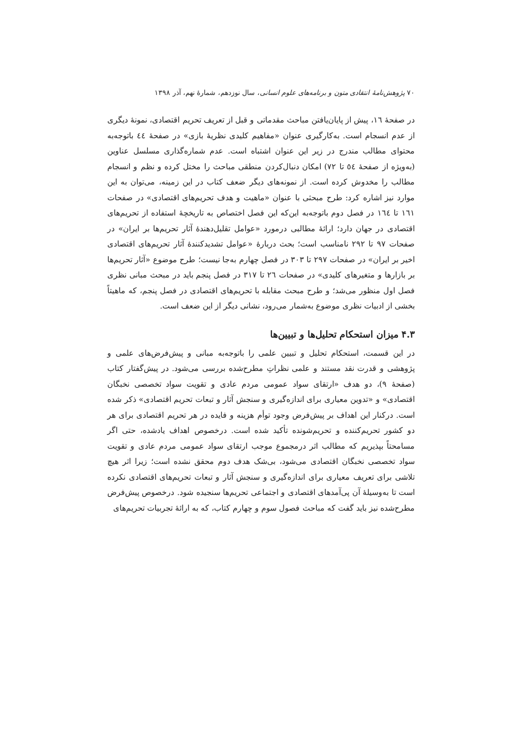٧٠ پژوهش‌نامهٔ انتقادی متون و برنامه‌های علوم انسانی، سال نوزدهم، شمارهٔ نهم، آذر ١٣٩٨
در صفحهٔ ١٦، پیش از پایان‌یافتن مباحث مقدماتی و قبل از تعریف تحریم اقتصادی، نمونهٔ دیگری از عدم انسجام است. به‌کارگیری عنوان «مفاهیم کلیدی نظریهٔ بازی» در صفحهٔ ٤٤ باتوجه‌به محتوای مطالب مندرج در زیر این عنوان اشتباه است. عدم شماره‌گذاری مسلسل عناوین (به‌ویژه از صفحهٔ ٥٤ تا ٧٢) امکان دنبال‌کردن منطقی مباحث را مختل کرده و نظم و انسجام مطالب را مخدوش کرده است. از نمونه‌های دیگر ضعف کتاب در این زمینه، می‌توان به این موارد نیز اشاره کرد: طرح مبحثی با عنوان «ماهیت و هدف تحریم‌های اقتصادی» در صفحات ١٦١ تا ١٦٤ در فصل دوم باتوجه‌به این‌که این فصل اختصاص به تاریخچهٔ استفاده از تحریم‌های اقتصادی در جهان دارد؛ ارائهٔ مطالبی درمورد «عوامل تقلیل‌دهندهٔ آثار تحریم‌ها بر ایران» در صفحات ٩٧ تا ٢٩٢ نامناسب است؛ بحث دربارهٔ «عوامل تشدیدکنندهٔ آثار تحریم‌های اقتصادی اخیر بر ایران» در صفحات ٢٩٧ تا ٣٠٣ در فصل چهارم به‌جا نیست؛ طرح موضوع «آثار تحریم‌ها بر بازارها و متغیرهای کلیدی» در صفحات ٢٦ تا ٣١٧ در فصل پنجم باید در مبحث مبانی نظری فصل اول منظور می‌شد؛ و طرح مبحث مقابله با تحریم‌های اقتصادی در فصل پنجم، که ماهیتاً بخشی از ادبیات نظری موضوع به‌شمار می‌رود، نشانی دیگر از این ضعف است.
۴.۳ میزان استحکام تحلیل‌ها و تبیین‌ها
در این قسمت، استحکام تحلیل و تبیین علمی را باتوجه‌به مبانی و پیش‌فرض‌های علمی و پژوهشی و قدرت نقد مستند و علمی نظراتِ مطرح‌شده بررسی می‌شود. در پیش‌گفتار کتاب (صفحهٔ ٩)، دو هدف «ارتقای سواد عمومی مردم عادی و تقویت سواد تخصصی نخبگان اقتصادی» و «تدوین معیاری برای اندازه‌گیری و سنجش آثار و تبعات تحریم اقتصادی» ذکر شده است. درکنار این اهداف بر پیش‌فرض وجود توأم هزینه و فایده در هر تحریم اقتصادی برای هر دو کشور تحریم‌کننده و تحریم‌شونده تأکید شده است. درخصوص اهداف یادشده، حتی اگر مسامحتاً بپذیریم که مطالب اثر درمجموع موجب ارتقای سواد عمومی مردم عادی و تقویت سواد تخصصی نخبگان اقتصادی می‌شود، بی‌شک هدف دوم محقق نشده است؛ زیرا اثر هیچ تلاشی برای تعریف معیاری برای اندازه‌گیری و سنجش آثار و تبعات تحریم‌های اقتصادی نکرده است تا به‌وسیلهٔ آن پی‌آمدهای اقتصادی و اجتماعی تحریم‌ها سنجیده شود. درخصوص پیش‌فرض مطرح‌شده نیز باید گفت که مباحث فصول سوم و چهارم کتاب، که به ارائهٔ تجربیات تحریم‌های